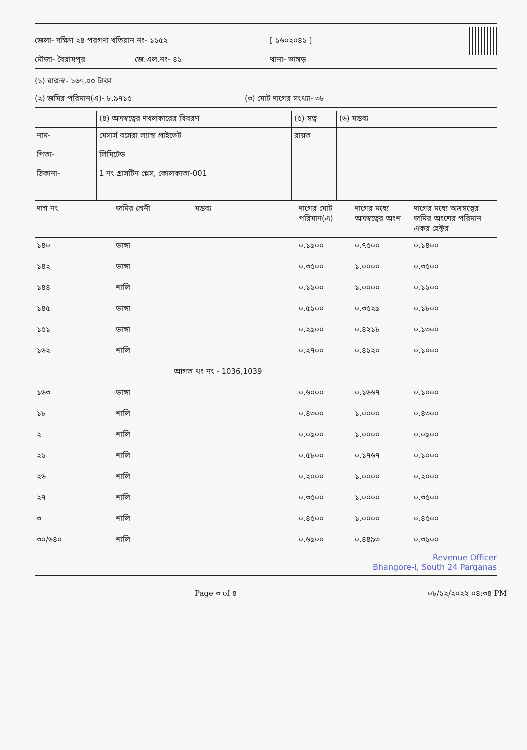জেলা- দক্ষিণ ২৪ পরগণা খতিয়ান নং- ১১৫২ [ ১৬০২০৪১ ]
মৌজা- বৈরামপুর জে.এল.নং- ৪১ থানা- ভাঙ্গড়
(১) রাজস্ব- ১৬৭.০০ টাকা
(২) জমির পরিমান(এ)- ৮.৯৭১৫ (৩) মোট দাগের সংখ্যা- ৩৮
| | (৪) অত্রস্বত্বের দখলকারের বিবরণ | (৫) স্বত্ব | (৬) মন্তব্য |
| নাম- পিতা- ঠিকানা- | মেসার্স বসেরা ল্যান্ড প্রাইভেট লিমিটেড 1 নং গ্রাসটিন প্লেস, কোলকাতা-001 | রায়ত | |
| দাগ নং | জমির শ্রেনী | মন্তব্য | দাগের মোট পরিমান(এ) | দাগের মধ্যে অত্রস্বত্বের অংশ | দাগের মধ্যে অত্রস্বত্বের জমির অংশের পরিমান একর হেক্টর |
| --- | --- | --- | --- | --- | --- |
| ১৪০ | ডাঙ্গা | | ০.১৯০০ | ০.৭৫০০ | ০.১৪০০ |
| ১৪২ | ডাঙ্গা | | ০.৩৫০০ | ১.০০০০ | ০.৩৫০০ |
| ১৪৪ | শালি | | ০.১১০০ | ১.০০০০ | ০.১১০০ |
| ১৪৫ | ডাঙ্গা | | ০.৫১০০ | ০.৩৫২৯ | ০.১৮০০ |
| ১৫১ | ডাঙ্গা | | ০.২৯০০ | ০.৪২১৮ | ০.১৩০০ |
| ১৬২ | শালি | | ০.২৭০০ | ০.৪১২০ | ০.১০০০ |
| | আগত খং নং - 1036,1039 | | | | |
| ১৬৩ | ডাঙ্গা | | ০.৬০০০ | ০.১৬৬৭ | ০.১০০০ |
| ১৮ | শালি | | ০.৪৩০০ | ১.০০০০ | ০.৪৩০০ |
| ২ | শালি | | ০.০৯০০ | ১.০০০০ | ০.০৯০০ |
| ২১ | শালি | | ০.৫৮০০ | ০.১৭৬৭ | ০.১০০০ |
| ২৬ | শালি | | ০.২০০০ | ১.০০০০ | ০.২০০০ |
| ২৭ | শালি | | ০.৩৫০০ | ১.০০০০ | ০.৩৫০০ |
| ৩ | শালি | | ০.৪৫০০ | ১.০০০০ | ০.৪৫০০ |
| ৩০/৬৪০ | শালি | | ০.৬৯০০ | ০.৪৪৯৩ | ০.৩১০০ |
Revenue Officer
Bhangore-I, South 24 Parganas
Page ৩ of ৪ ০৮/১২/২০২২ ০৪:৩৪ PM